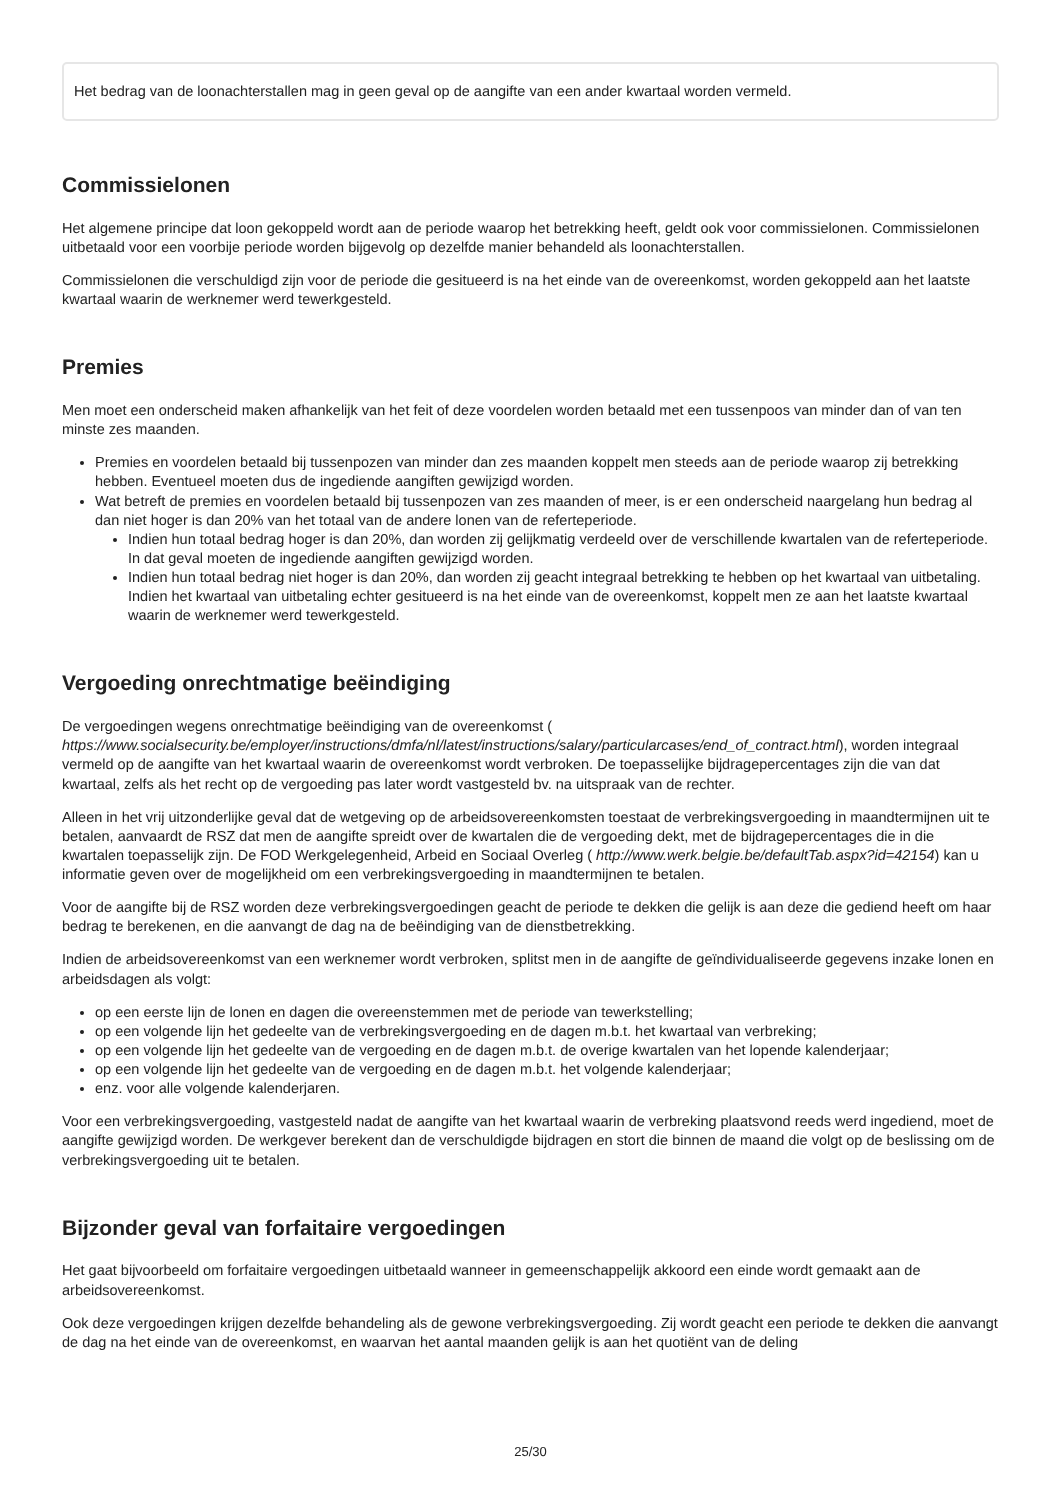Het bedrag van de loonachterstallen mag in geen geval op de aangifte van een ander kwartaal worden vermeld.
Commissielonen
Het algemene principe dat loon gekoppeld wordt aan de periode waarop het betrekking heeft, geldt ook voor commissielonen. Commissielonen uitbetaald voor een voorbije periode worden bijgevolg op dezelfde manier behandeld als loonachterstallen.
Commissielonen die verschuldigd zijn voor de periode die gesitueerd is na het einde van de overeenkomst, worden gekoppeld aan het laatste kwartaal waarin de werknemer werd tewerkgesteld.
Premies
Men moet een onderscheid maken afhankelijk van het feit of deze voordelen worden betaald met een tussenpoos van minder dan of van ten minste zes maanden.
Premies en voordelen betaald bij tussenpozen van minder dan zes maanden koppelt men steeds aan de periode waarop zij betrekking hebben. Eventueel moeten dus de ingediende aangiften gewijzigd worden.
Wat betreft de premies en voordelen betaald bij tussenpozen van zes maanden of meer, is er een onderscheid naargelang hun bedrag al dan niet hoger is dan 20% van het totaal van de andere lonen van de referteperiode.
Indien hun totaal bedrag hoger is dan 20%, dan worden zij gelijkmatig verdeeld over de verschillende kwartalen van de referteperiode. In dat geval moeten de ingediende aangiften gewijzigd worden.
Indien hun totaal bedrag niet hoger is dan 20%, dan worden zij geacht integraal betrekking te hebben op het kwartaal van uitbetaling. Indien het kwartaal van uitbetaling echter gesitueerd is na het einde van de overeenkomst, koppelt men ze aan het laatste kwartaal waarin de werknemer werd tewerkgesteld.
Vergoeding onrechtmatige beëindiging
De vergoedingen wegens onrechtmatige beëindiging van de overeenkomst ( https://www.socialsecurity.be/employer/instructions/dmfa/nl/latest/instructions/salary/particularcases/end_of_contract.html), worden integraal vermeld op de aangifte van het kwartaal waarin de overeenkomst wordt verbroken. De toepasselijke bijdragepercentages zijn die van dat kwartaal, zelfs als het recht op de vergoeding pas later wordt vastgesteld bv. na uitspraak van de rechter.
Alleen in het vrij uitzonderlijke geval dat de wetgeving op de arbeidsovereenkomsten toestaat de verbrekingsvergoeding in maandtermijnen uit te betalen, aanvaardt de RSZ dat men de aangifte spreidt over de kwartalen die de vergoeding dekt, met de bijdragepercentages die in die kwartalen toepasselijk zijn. De FOD Werkgelegenheid, Arbeid en Sociaal Overleg ( http://www.werk.belgie.be/defaultTab.aspx?id=42154) kan u informatie geven over de mogelijkheid om een verbrekingsvergoeding in maandtermijnen te betalen.
Voor de aangifte bij de RSZ worden deze verbrekingsvergoedingen geacht de periode te dekken die gelijk is aan deze die gediend heeft om haar bedrag te berekenen, en die aanvangt de dag na de beëindiging van de dienstbetrekking.
Indien de arbeidsovereenkomst van een werknemer wordt verbroken, splitst men in de aangifte de geïndividualiseerde gegevens inzake lonen en arbeidsdagen als volgt:
op een eerste lijn de lonen en dagen die overeenstemmen met de periode van tewerkstelling;
op een volgende lijn het gedeelte van de verbrekingsvergoeding en de dagen m.b.t. het kwartaal van verbreking;
op een volgende lijn het gedeelte van de vergoeding en de dagen m.b.t. de overige kwartalen van het lopende kalenderjaar;
op een volgende lijn het gedeelte van de vergoeding en de dagen m.b.t. het volgende kalenderjaar;
enz. voor alle volgende kalenderjaren.
Voor een verbrekingsvergoeding, vastgesteld nadat de aangifte van het kwartaal waarin de verbreking plaatsvond reeds werd ingediend, moet de aangifte gewijzigd worden. De werkgever berekent dan de verschuldigde bijdragen en stort die binnen de maand die volgt op de beslissing om de verbrekingsvergoeding uit te betalen.
Bijzonder geval van forfaitaire vergoedingen
Het gaat bijvoorbeeld om forfaitaire vergoedingen uitbetaald wanneer in gemeenschappelijk akkoord een einde wordt gemaakt aan de arbeidsovereenkomst.
Ook deze vergoedingen krijgen dezelfde behandeling als de gewone verbrekingsvergoeding. Zij wordt geacht een periode te dekken die aanvangt de dag na het einde van de overeenkomst, en waarvan het aantal maanden gelijk is aan het quotiënt van de deling
25/30